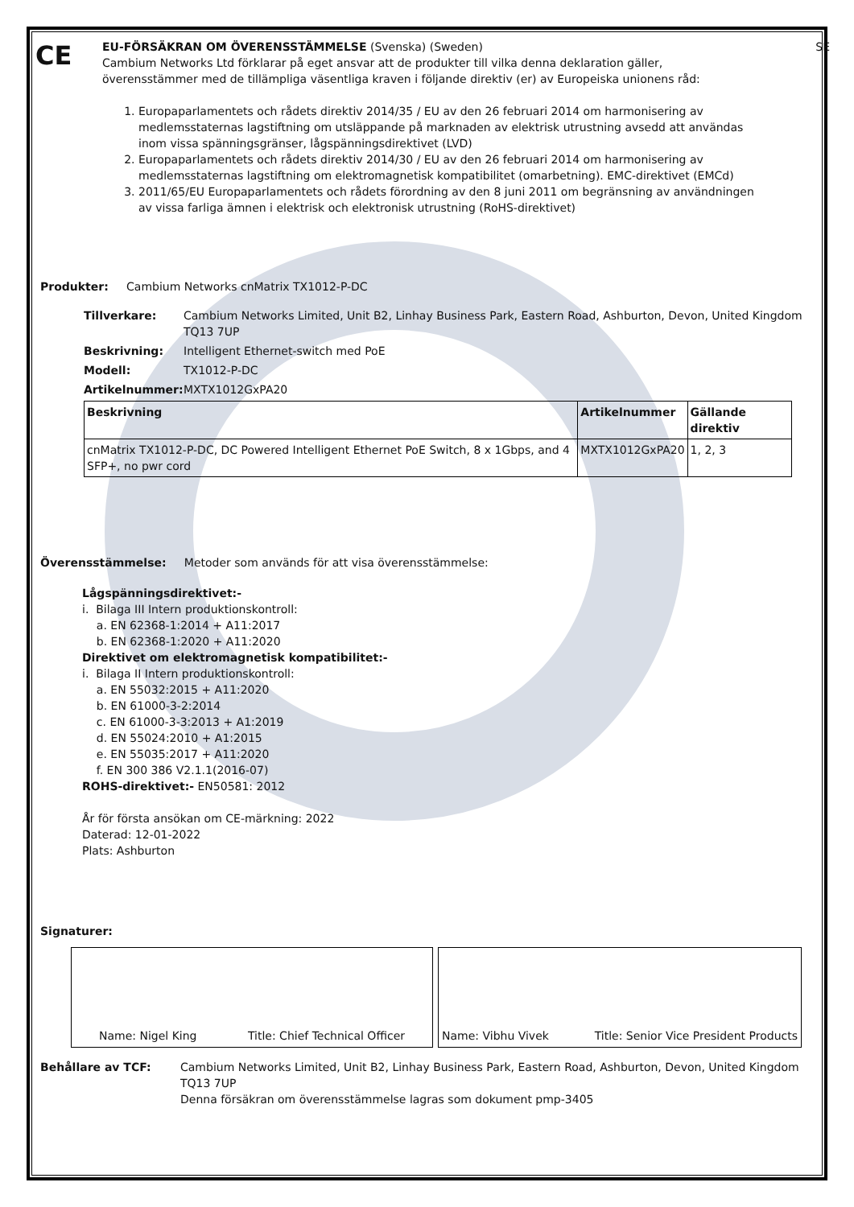CE
EU-FÖRSÄKRAN OM ÖVERENSSTÄMMELSE (Svenska) (Sweden) SE
Cambium Networks Ltd förklarar på eget ansvar att de produkter till vilka denna deklaration gäller, överensstämmer med de tillämpliga väsentliga kraven i följande direktiv (er) av Europeiska unionens råd:
1. Europaparlamentets och rådets direktiv 2014/35 / EU av den 26 februari 2014 om harmonisering av medlemsstaternas lagstiftning om utsläppande på marknaden av elektrisk utrustning avsedd att användas inom vissa spänningsgränser, lågspänningsdirektivet (LVD)
2. Europaparlamentets och rådets direktiv 2014/30 / EU av den 26 februari 2014 om harmonisering av medlemsstaternas lagstiftning om elektromagnetisk kompatibilitet (omarbetning). EMC-direktivet (EMCd)
3. 2011/65/EU Europaparlamentets och rådets förordning av den 8 juni 2011 om begränsning av användningen av vissa farliga ämnen i elektrisk och elektronisk utrustning (RoHS-direktivet)
Produkter: Cambium Networks cnMatrix TX1012-P-DC
Tillverkare: Cambium Networks Limited, Unit B2, Linhay Business Park, Eastern Road, Ashburton, Devon, United Kingdom TQ13 7UP
Beskrivning: Intelligent Ethernet-switch med PoE
Modell: TX1012-P-DC
Artikelnummer: MXTX1012GxPA20
| Beskrivning | Artikelnummer | Gällande direktiv |
| --- | --- | --- |
| cnMatrix TX1012-P-DC, DC Powered Intelligent Ethernet PoE Switch, 8 x 1Gbps, and 4 SFP+, no pwr cord | MXTX1012GxPA20 | 1, 2, 3 |
Överensstämmelse: Metoder som används för att visa överensstämmelse:
Lågspänningsdirektivet:-
i. Bilaga III Intern produktionskontroll:
a. EN 62368-1:2014 + A11:2017
b. EN 62368-1:2020 + A11:2020
Direktivet om elektromagnetisk kompatibilitet:-
i. Bilaga II Intern produktionskontroll:
a. EN 55032:2015 + A11:2020
b. EN 61000-3-2:2014
c. EN 61000-3-3:2013 + A1:2019
d. EN 55024:2010 + A1:2015
e. EN 55035:2017 + A11:2020
f. EN 300 386 V2.1.1(2016-07)
ROHS-direktivet:- EN50581: 2012
År för första ansökan om CE-märkning: 2022
Daterad: 12-01-2022
Plats: Ashburton
Signaturer:
Name: Nigel King Title: Chief Technical Officer Name: Vibhu Vivek Title: Senior Vice President Products
Behållare av TCF: Cambium Networks Limited, Unit B2, Linhay Business Park, Eastern Road, Ashburton, Devon, United Kingdom TQ13 7UP
Denna försäkran om överensstämmelse lagras som dokument pmp-3405